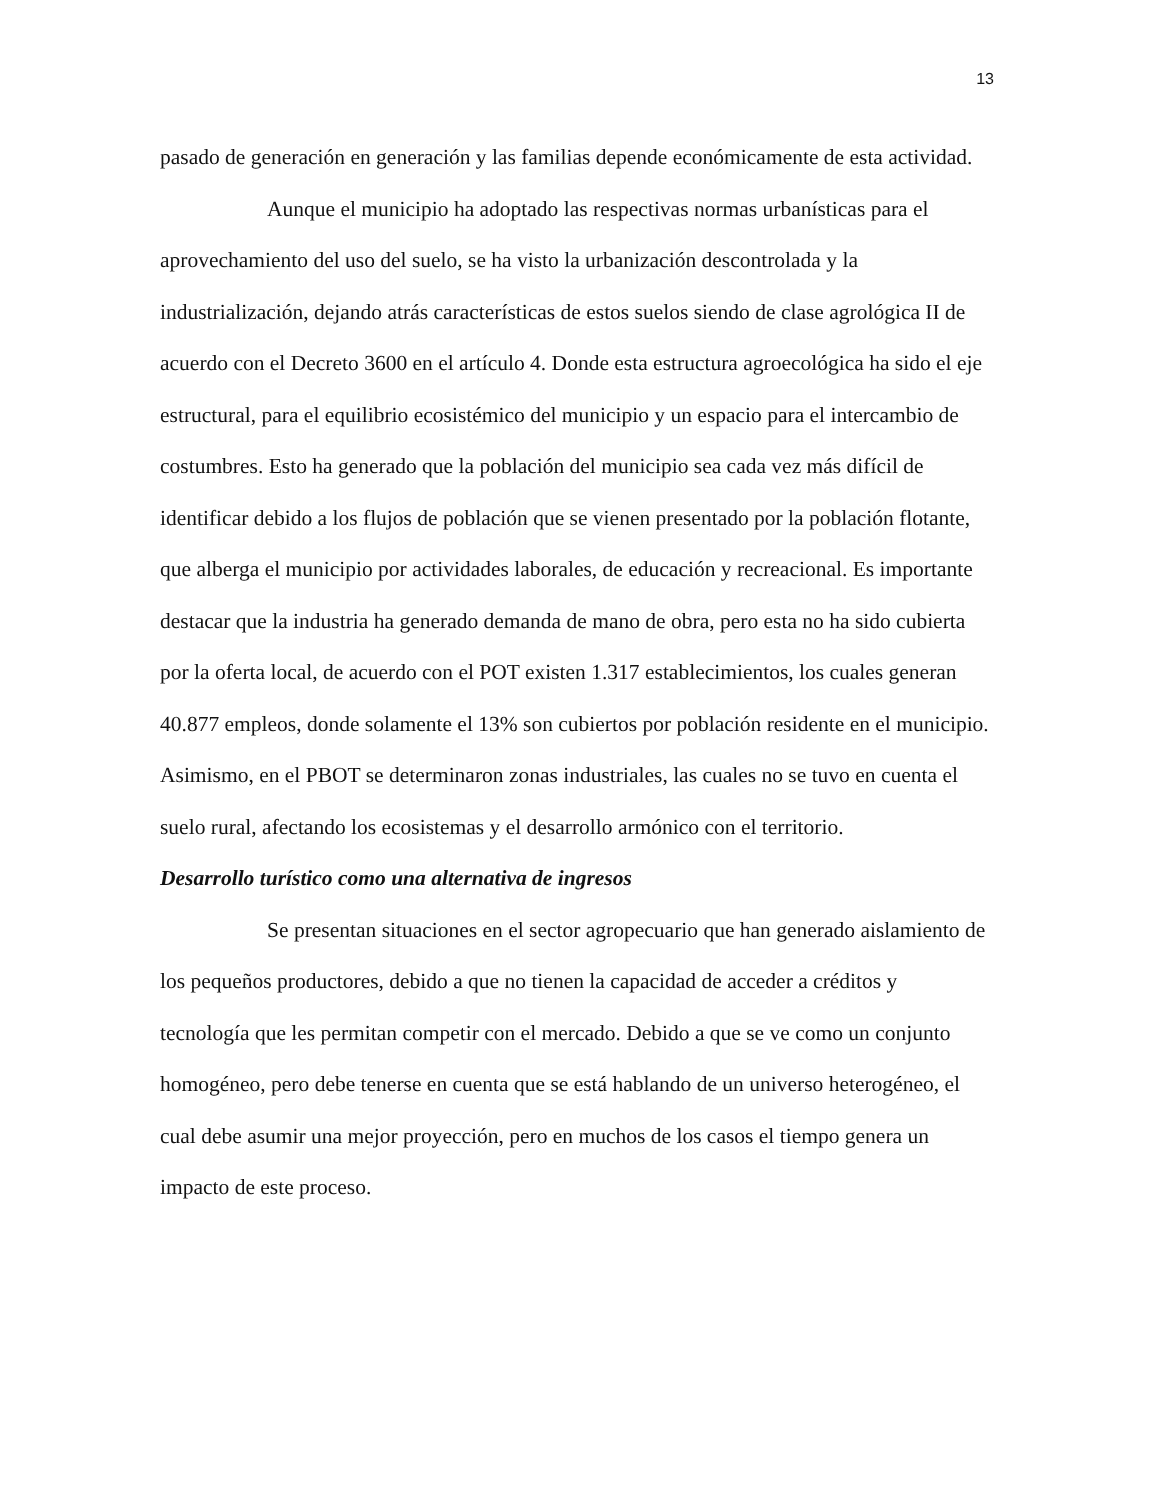13
pasado de generación en generación y las familias depende económicamente de esta actividad.
Aunque el municipio ha adoptado las respectivas normas urbanísticas para el aprovechamiento del uso del suelo, se ha visto la urbanización descontrolada y la industrialización, dejando atrás características de estos suelos siendo de clase agrológica II de acuerdo con el Decreto 3600 en el artículo 4. Donde esta estructura agroecológica ha sido el eje estructural, para el equilibrio ecosistémico del municipio y un espacio para el intercambio de costumbres. Esto ha generado que la población del municipio sea cada vez más difícil de identificar debido a los flujos de población que se vienen presentado por la población flotante, que alberga el municipio por actividades laborales, de educación y recreacional. Es importante destacar que la industria ha generado demanda de mano de obra, pero esta no ha sido cubierta por la oferta local, de acuerdo con el POT existen 1.317 establecimientos, los cuales generan 40.877 empleos, donde solamente el 13% son cubiertos por población residente en el municipio. Asimismo, en el PBOT se determinaron zonas industriales, las cuales no se tuvo en cuenta el suelo rural, afectando los ecosistemas y el desarrollo armónico con el territorio.
Desarrollo turístico como una alternativa de ingresos
Se presentan situaciones en el sector agropecuario que han generado aislamiento de los pequeños productores, debido a que no tienen la capacidad de acceder a créditos y tecnología que les permitan competir con el mercado. Debido a que se ve como un conjunto homogéneo, pero debe tenerse en cuenta que se está hablando de un universo heterogéneo, el cual debe asumir una mejor proyección, pero en muchos de los casos el tiempo genera un impacto de este proceso.